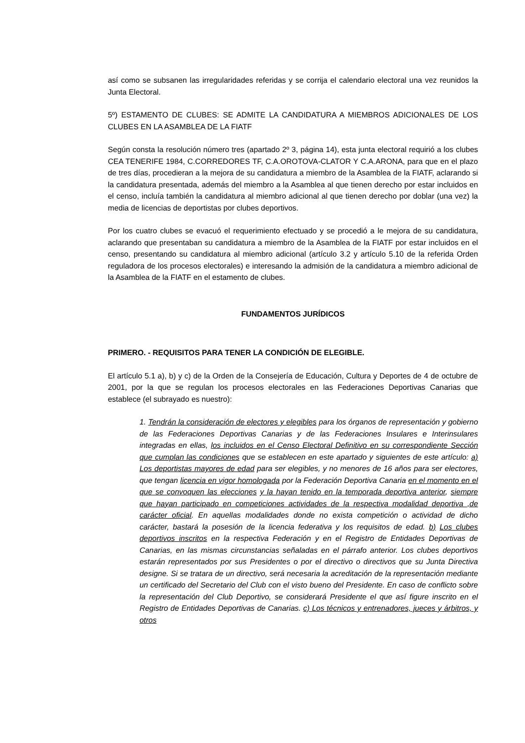así como se subsanen las irregularidades referidas y se corrija el calendario electoral una vez reunidos la Junta Electoral.
5º) ESTAMENTO DE CLUBES: SE ADMITE LA CANDIDATURA A MIEMBROS ADICIONALES DE LOS CLUBES EN LA ASAMBLEA DE LA FIATF
Según consta la resolución número tres (apartado 2º 3, página 14), esta junta electoral requirió a los clubes CEA TENERIFE 1984, C.CORREDORES TF, C.A.OROTOVA-CLATOR Y C.A.ARONA, para que en el plazo de tres días, procedieran a la mejora de su candidatura a miembro de la Asamblea de la FIATF, aclarando si la candidatura presentada, además del miembro a la Asamblea al que tienen derecho por estar incluidos en el censo, incluía también la candidatura al miembro adicional al que tienen derecho por doblar (una vez) la media de licencias de deportistas por clubes deportivos.
Por los cuatro clubes se evacuó el requerimiento efectuado y se procedió a le mejora de su candidatura, aclarando que presentaban su candidatura a miembro de la Asamblea de la FIATF por estar incluidos en el censo, presentando su candidatura al miembro adicional (artículo 3.2 y artículo 5.10 de la referida Orden reguladora de los procesos electorales) e interesando la admisión de la candidatura a miembro adicional de la Asamblea de la FIATF en el estamento de clubes.
FUNDAMENTOS JURÍDICOS
PRIMERO. - REQUISITOS PARA TENER LA CONDICIÓN DE ELEGIBLE.
El artículo 5.1 a), b) y c) de la Orden de la Consejería de Educación, Cultura y Deportes de 4 de octubre de 2001, por la que se regulan los procesos electorales en las Federaciones Deportivas Canarias que establece (el subrayado es nuestro):
1. Tendrán la consideración de electores y elegibles para los órganos de representación y gobierno de las Federaciones Deportivas Canarias y de las Federaciones Insulares e Interinsulares integradas en ellas, los incluidos en el Censo Electoral Definitivo en su correspondiente Sección que cumplan las condiciones que se establecen en este apartado y siguientes de este artículo: a) Los deportistas mayores de edad para ser elegibles, y no menores de 16 años para ser electores, que tengan licencia en vigor homologada por la Federación Deportiva Canaria en el momento en el que se convoquen las elecciones y la hayan tenido en la temporada deportiva anterior, siempre que hayan participado en competiciones actividades de la respectiva modalidad deportiva ,de carácter oficial. En aquellas modalidades donde no exista competición o actividad de dicho carácter, bastará la posesión de la licencia federativa y los requisitos de edad. b) Los clubes deportivos inscritos en la respectiva Federación y en el Registro de Entidades Deportivas de Canarias, en las mismas circunstancias señaladas en el párrafo anterior. Los clubes deportivos estarán representados por sus Presidentes o por el directivo o directivos que su Junta Directiva designe. Si se tratara de un directivo, será necesaria la acreditación de la representación mediante un certificado del Secretario del Club con el visto bueno del Presidente. En caso de conflicto sobre la representación del Club Deportivo, se considerará Presidente el que así figure inscrito en el Registro de Entidades Deportivas de Canarias. c) Los técnicos y entrenadores, jueces y árbitros, y otros